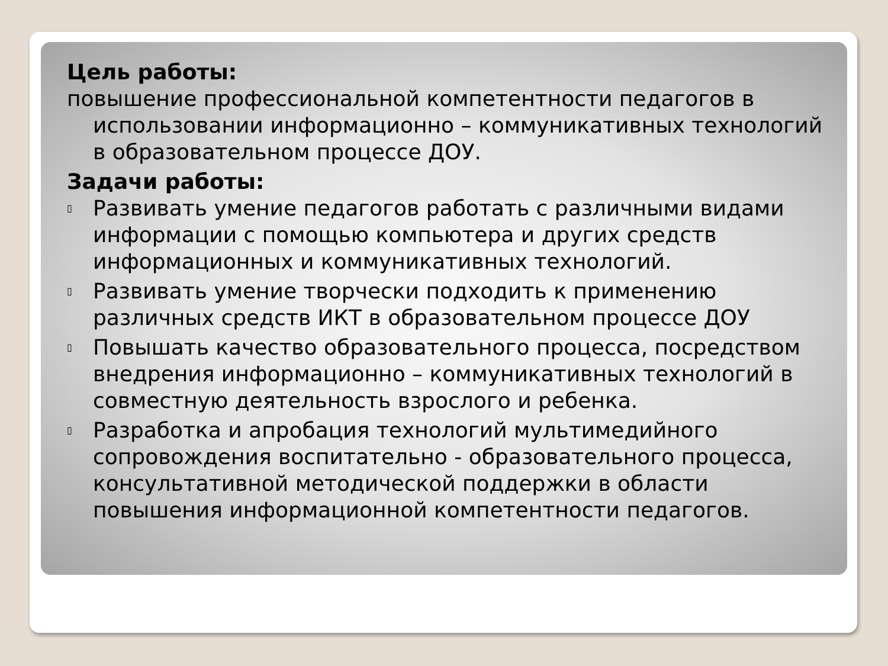Цель работы:
повышение профессиональной компетентности педагогов в использовании информационно – коммуникативных технологий в образовательном процессе ДОУ.
Задачи работы:
▯ Развивать умение педагогов работать с различными видами информации с помощью компьютера и других средств информационных и коммуникативных технологий.
▯ Развивать умение творчески подходить к применению различных средств ИКТ в образовательном процессе ДОУ
▯ Повышать качество образовательного процесса, посредством внедрения информационно – коммуникативных технологий в совместную деятельность взрослого и ребенка.
▯ Разработка и апробация технологий мультимедийного сопровождения воспитательно - образовательного процесса, консультативной методической поддержки в области повышения информационной компетентности педагогов.